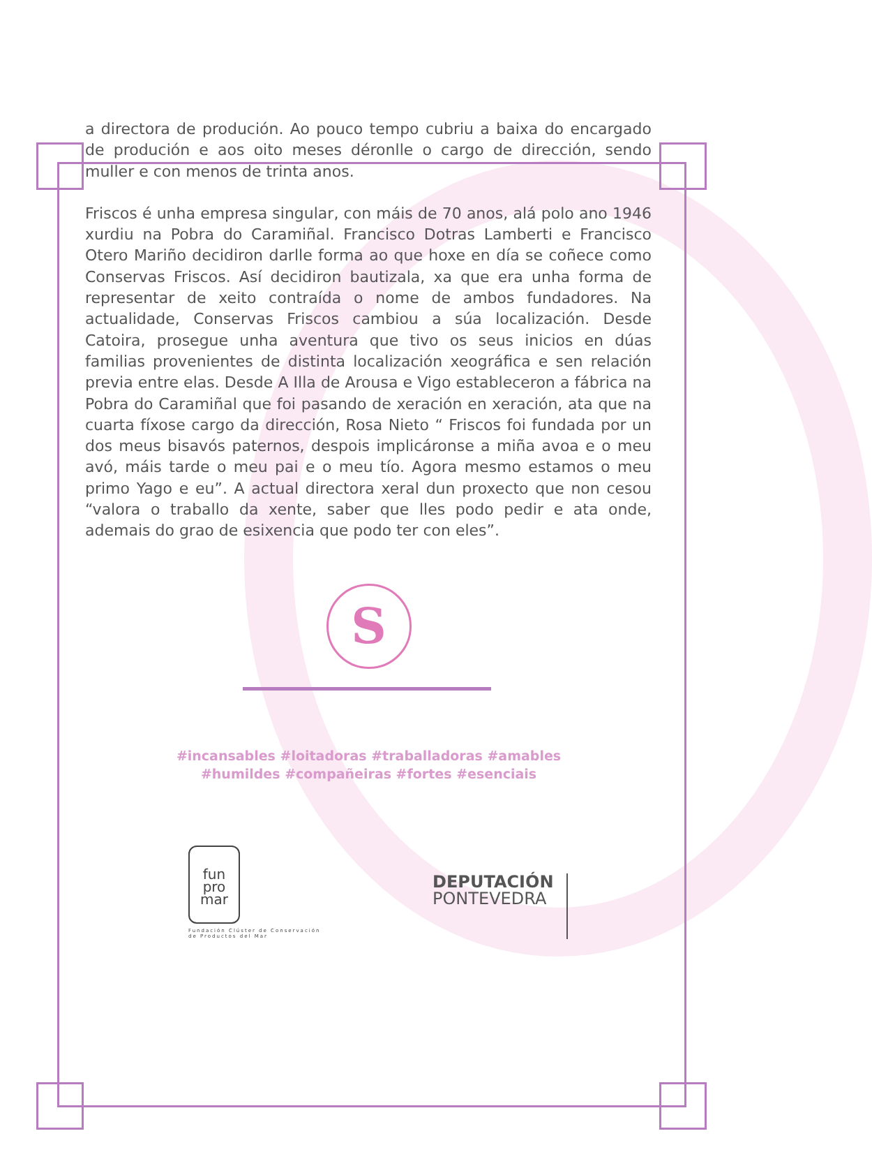a directora de produción. Ao pouco tempo cubriu a baixa do encargado de produción e aos oito meses déronlle o cargo de dirección, sendo muller e con menos de trinta anos.
Friscos é unha empresa singular, con máis de 70 anos, alá polo ano 1946 xurdiu na Pobra do Caramiñal. Francisco Dotras Lamberti e Francisco Otero Mariño decidiron darlle forma ao que hoxe en día se coñece como Conservas Friscos. Así decidiron bautizala, xa que era unha forma de representar de xeito contraída o nome de ambos fundadores. Na actualidade, Conservas Friscos cambiou a súa localización. Desde Catoira, prosegue unha aventura que tivo os seus inicios en dúas familias provenientes de distinta localización xeográfica e sen relación previa entre elas. Desde A Illa de Arousa e Vigo estableceron a fábrica na Pobra do Caramiñal que foi pasando de xeración en xeración, ata que na cuarta fíxose cargo da dirección, Rosa Nieto “ Friscos foi fundada por un dos meus bisavós paternos, despois implicáronse a miña avoa e o meu avó, máis tarde o meu pai e o meu tío. Agora mesmo estamos o meu primo Yago e eu”. A actual directora xeral dun proxecto que non cesou “valora o traballo da xente, saber que lles podo pedir e ata onde, ademais do grao de esixencia que podo ter con eles”.
S
#incansables #loitadoras #traballadoras #amables
#humildes #compañeiras #fortes #esenciais
fun
pro
mar
Fundación Clúster de Conservación de Productos del Mar
DEPUTACIÓN
PONTEVEDRA